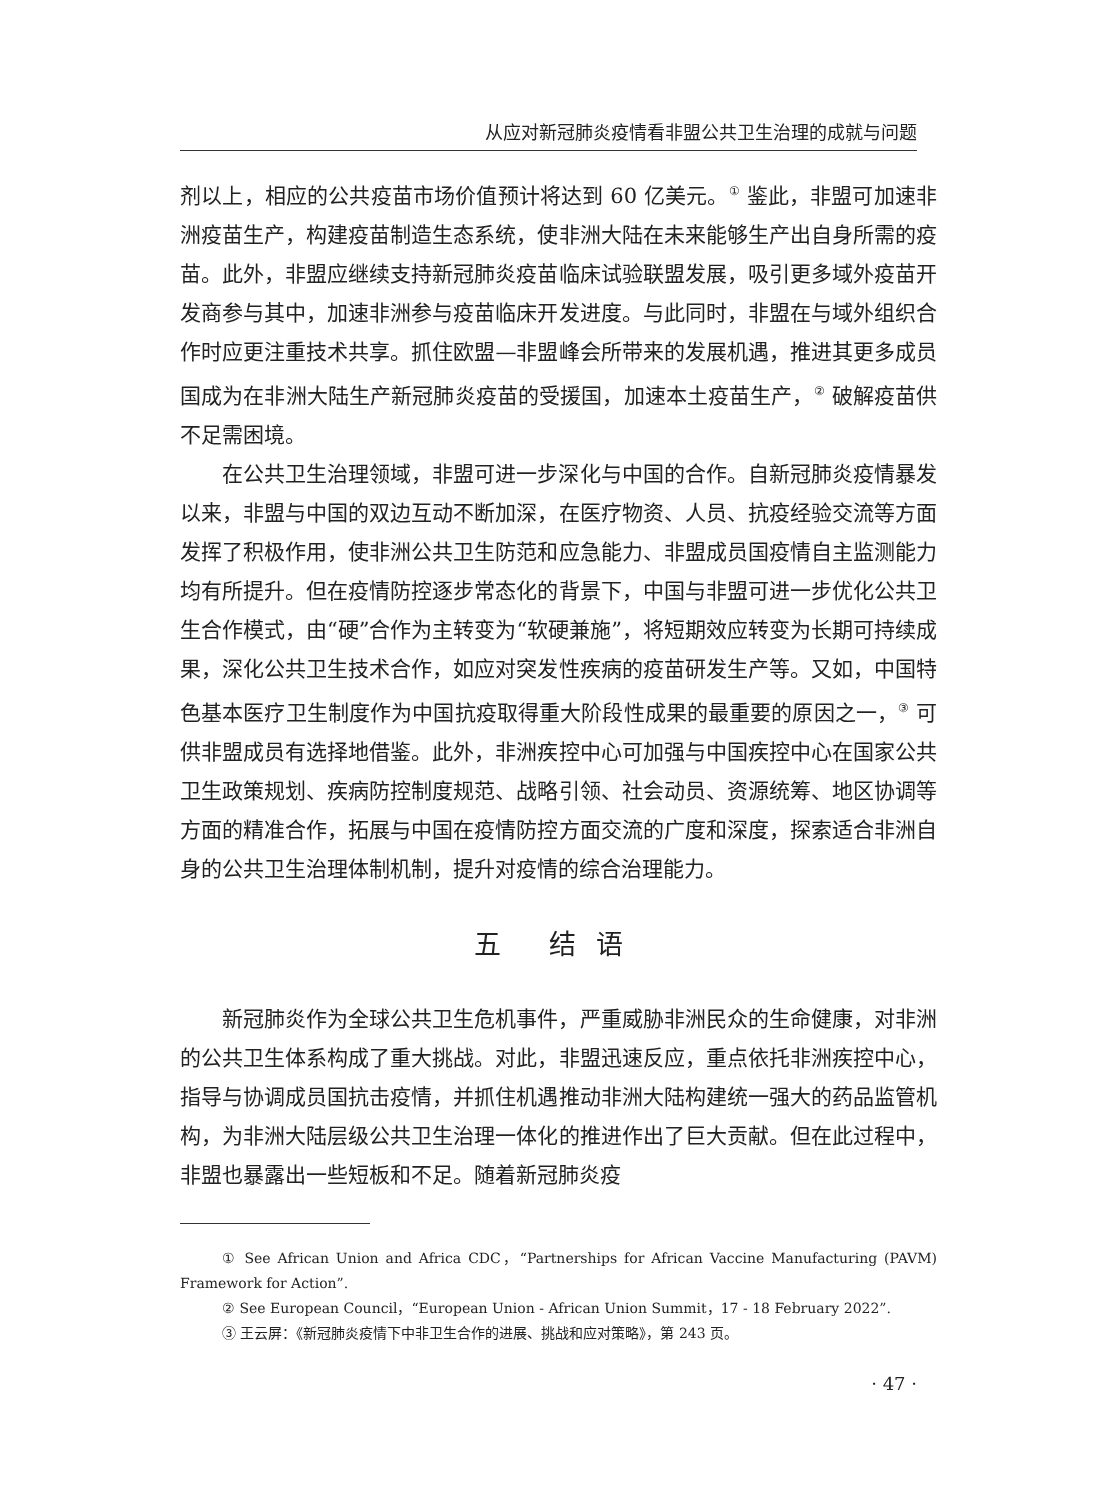从应对新冠肺炎疫情看非盟公共卫生治理的成就与问题
剂以上，相应的公共疫苗市场价值预计将达到 60 亿美元。<sup>①</sup> 鉴此，非盟可加速非洲疫苗生产，构建疫苗制造生态系统，使非洲大陆在未来能够生产出自身所需的疫苗。此外，非盟应继续支持新冠肺炎疫苗临床试验联盟发展，吸引更多域外疫苗开发商参与其中，加速非洲参与疫苗临床开发进度。与此同时，非盟在与域外组织合作时应更注重技术共享。抓住欧盟—非盟峰会所带来的发展机遇，推进其更多成员国成为在非洲大陆生产新冠肺炎疫苗的受援国，加速本土疫苗生产，<sup>②</sup> 破解疫苗供不足需困境。
在公共卫生治理领域，非盟可进一步深化与中国的合作。自新冠肺炎疫情暴发以来，非盟与中国的双边互动不断加深，在医疗物资、人员、抗疫经验交流等方面发挥了积极作用，使非洲公共卫生防范和应急能力、非盟成员国疫情自主监测能力均有所提升。但在疫情防控逐步常态化的背景下，中国与非盟可进一步优化公共卫生合作模式，由“硬”合作为主转变为“软硬兼施”，将短期效应转变为长期可持续成果，深化公共卫生技术合作，如应对突发性疾病的疫苗研发生产等。又如，中国特色基本医疗卫生制度作为中国抗疫取得重大阶段性成果的最重要的原因之一，<sup>③</sup> 可供非盟成员有选择地借鉴。此外，非洲疾控中心可加强与中国疾控中心在国家公共卫生政策规划、疾病防控制度规范、战略引领、社会动员、资源统筹、地区协调等方面的精准合作，拓展与中国在疫情防控方面交流的广度和深度，探索适合非洲自身的公共卫生治理体制机制，提升对疫情的综合治理能力。
五 结语
新冠肺炎作为全球公共卫生危机事件，严重威胁非洲民众的生命健康，对非洲的公共卫生体系构成了重大挑战。对此，非盟迅速反应，重点依托非洲疾控中心，指导与协调成员国抗击疫情，并抓住机遇推动非洲大陆构建统一强大的药品监管机构，为非洲大陆层级公共卫生治理一体化的推进作出了巨大贡献。但在此过程中，非盟也暴露出一些短板和不足。随着新冠肺炎疫
① See African Union and Africa CDC，“Partnerships for African Vaccine Manufacturing (PAVM) Framework for Action”.
② See European Council，“European Union - African Union Summit，17 - 18 February 2022”.
③ 王云屏：《新冠肺炎疫情下中非卫生合作的进展、挑战和应对策略》，第 243 页。
· 47 ·